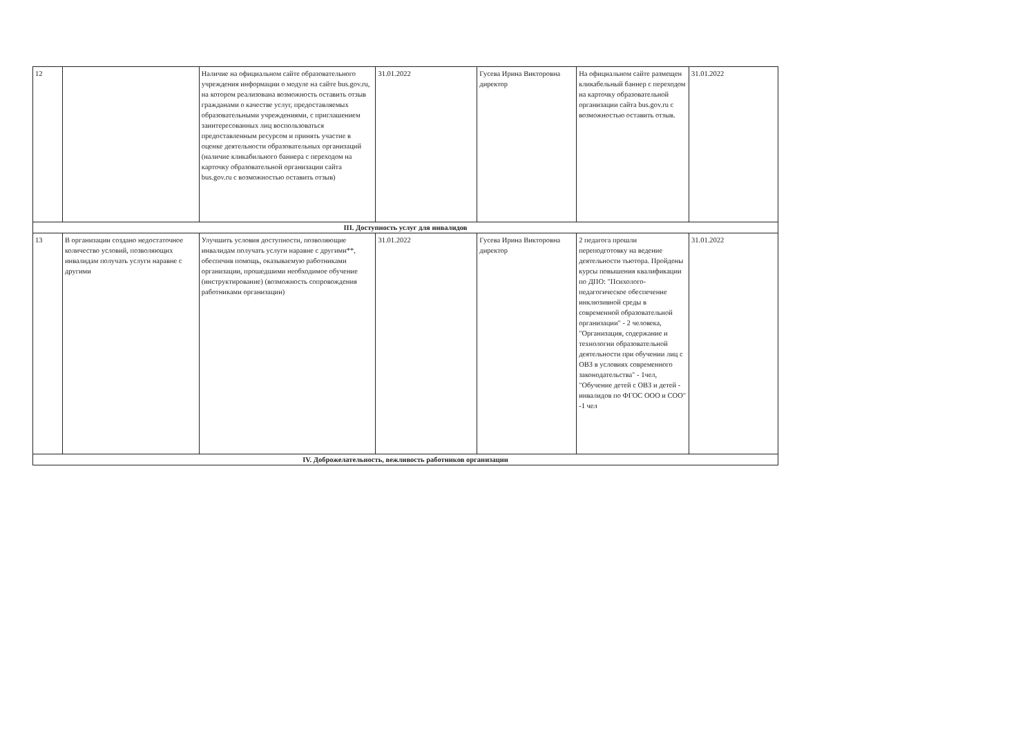| 12 | | Наличие на официальном сайте образовательного учреждения информации о модуле на сайте bus.gov.ru, на котором реализована возможность оставить отзыв гражданами о качестве услуг, предоставляемых образовательными учреждениями, с приглашением заинтересованных лиц воспользоваться предоставленным ресурсом и принять участие в оценке деятельности образовательных организаций (наличие кликабильного баннера с переходом на карточку образовательной организации сайта bus.gov.ru с возможностью оставить отзыв) | 31.01.2022 | Гусева Ирина Викторовна директор | На официальном сайте размещен кликабельный баннер с переходом на карточку образовательной организации сайта bus.gov.ru с возможностью оставить отзыв. | 31.01.2022 |
| III. Доступность услуг для инвалидов | | | | | | |
| 13 | В организации создано недостаточное количество условий, позволяющих инвалидам получать услуги наравне с другими | Улучшить условия доступности, позволяющие инвалидам получать услуги наравне с другими**, обеспечив помощь, оказываемую работниками организации, прошедшими необходимое обучение (инструктирование) (возможность сопровождения работниками организации) | 31.01.2022 | Гусева Ирина Викторовна директор | 2 педагога прошли переподготовку на ведение деятельности тьютора. Пройдены курсы повышения квалификации по ДПО: "Психолого-педагогическое обеспечение инклюзивной среды в современной образовательной организации" - 2 человека, "Организация, содержание и технологии образовательной деятельности при обучении лиц с ОВЗ в условиях современного законодательства" - 1чел, "Обучение детей с ОВЗ и детей - инвалидов по ФГОС ООО и СОО" -1 чел | 31.01.2022 |
| IV. Доброжелательность, вежливость работников организации | | | | | | |